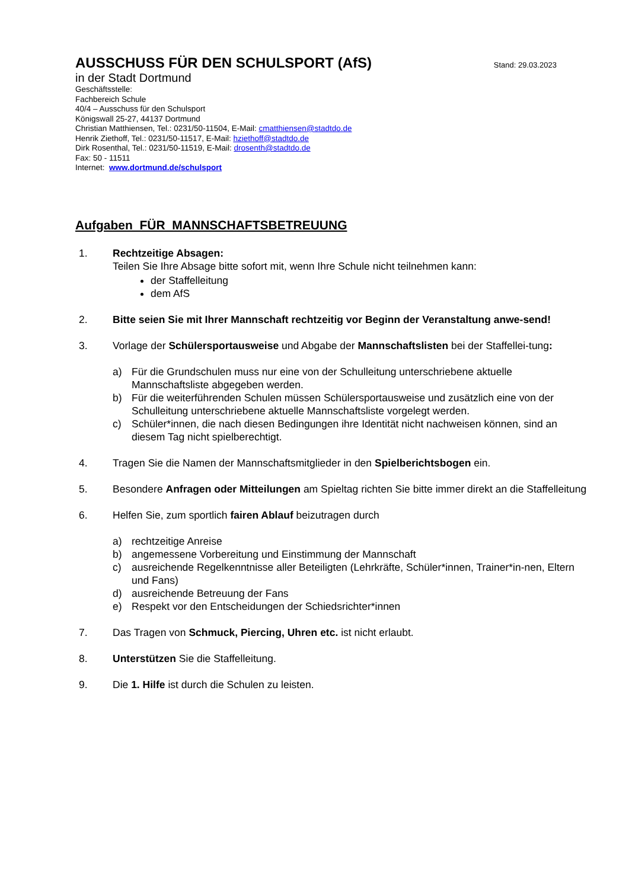AUSSCHUSS FÜR DEN SCHULSPORT (AfS)
Stand: 29.03.2023
in der Stadt Dortmund
Geschäftsstelle:
Fachbereich Schule
40/4 – Ausschuss für den Schulsport
Königswall 25-27, 44137 Dortmund
Christian Matthiensen, Tel.: 0231/50-11504, E-Mail: cmatthiensen@stadtdo.de
Henrik Ziethoff, Tel.: 0231/50-11517, E-Mail: hziethoff@stadtdo.de
Dirk Rosenthal, Tel.: 0231/50-11519, E-Mail: drosenth@stadtdo.de
Fax: 50 - 11511
Internet: www.dortmund.de/schulsport
Aufgaben FÜR MANNSCHAFTSBETREUUNG
1. Rechtzeitige Absagen:
Teilen Sie Ihre Absage bitte sofort mit, wenn Ihre Schule nicht teilnehmen kann:
der Staffelleitung
dem AfS
2. Bitte seien Sie mit Ihrer Mannschaft rechtzeitig vor Beginn der Veranstaltung anwe-send!
3. Vorlage der Schülersportausweise und Abgabe der Mannschaftslisten bei der Staffellei-tung:
a) Für die Grundschulen muss nur eine von der Schulleitung unterschriebene aktuelle Mannschaftsliste abgegeben werden.
b) Für die weiterführenden Schulen müssen Schülersportausweise und zusätzlich eine von der Schulleitung unterschriebene aktuelle Mannschaftsliste vorgelegt werden.
c) Schüler*innen, die nach diesen Bedingungen ihre Identität nicht nachweisen können, sind an diesem Tag nicht spielberechtigt.
4. Tragen Sie die Namen der Mannschaftsmitglieder in den Spielberichtsbogen ein.
5. Besondere Anfragen oder Mitteilungen am Spieltag richten Sie bitte immer direkt an die Staffelleitung
6. Helfen Sie, zum sportlich fairen Ablauf beizutragen durch
a) rechtzeitige Anreise
b) angemessene Vorbereitung und Einstimmung der Mannschaft
c) ausreichende Regelkenntnisse aller Beteiligten (Lehrkräfte, Schüler*innen, Trainer*in-nen, Eltern und Fans)
d) ausreichende Betreuung der Fans
e) Respekt vor den Entscheidungen der Schiedsrichter*innen
7. Das Tragen von Schmuck, Piercing, Uhren etc. ist nicht erlaubt.
8. Unterstützen Sie die Staffelleitung.
9. Die 1. Hilfe ist durch die Schulen zu leisten.